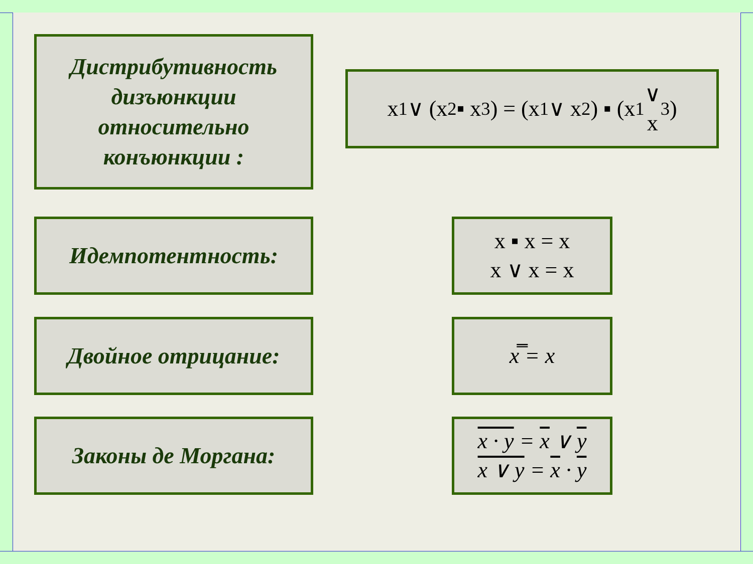Дистрибутивность
дизъюнкции
относительно
конъюнкции :
x<sub>1</sub> ∨ (x<sub>2</sub> ▪ x<sub>3</sub>) = (x<sub>1</sub> ∨ x<sub>2</sub>) ▪ (x<sub>1</sub> ∨
x<sub>3</sub>)
Идемпотентность:
x ▪ x = x
x ∨ x = x
Двойное отрицание: x̿ = x
Законы де Моргана:
x · y = x ∨ y
x ∨ y = x · y